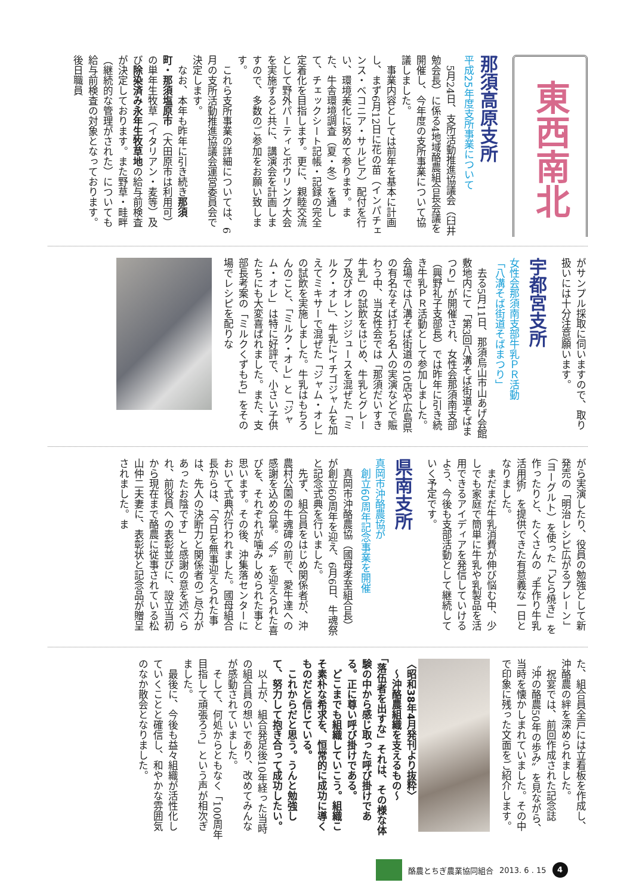東西南北
那須高原支所
平成25年度支所事業について
5月24日、支所活動推進協議会（臼井勉会長）に係る4地域酪農組合長会議を開催し、今年度の支所事業について協議しました。
事業内容としては前年を基本に計画し、まず6月12日に花の苗（インパチェンス・ベコニア・サルビア）配付を行い、環境美化に努めて参ります。また、牛舎環境調査（夏・冬）を通して、チェックシート記帳・記録の完全定着化を目指します。更に、親睦交流として野外パーティとボウリング大会を実施すると共に、講演会を計画しますので、多数のご参加をお願い致します。
これら支所事業の詳細については、6月の支所活動推進協議会運営委員会で決定します。
なお、本年も昨年に引き続き那須町・那須塩原市（大田原市は利用可）の単年生牧草（イタリアン・麦等）及び除染済み永年生牧草地の給与前検査が決定しております。また野草・畦畔（継続的な管理がされた）についても給与前検査の対象となっております。後日職員
がサンプル採取に伺いますので、取り扱いには十分注意願います。
宇都宮支所
女性会那須南支部牛乳ＰＲ活動
「八溝そば街道そばまつり」
去る5月11日、那須烏山市山あげ会館敷地内にて「第3回八溝そば街道そばまつり」が開催され、女性会那須南支部（興野礼子支部長）では昨年に引き続き牛乳ＰＲ活動として参加しました。会場では八溝そば街道の10店や広島県の有名なそば打ち名人の実演などで賑わう中、当女性会では「那須だいすき牛乳」の試飲をはじめ、牛乳とグレープ及びオレンジジュースを混ぜた「ミルク・オレ」、牛乳にイチゴジャムを加えてミキサーで混ぜた「ジャム・オレ」の試飲を実施しました。牛乳はもちろんのこと、「ミルク・オレ」と「ジャム・オレ」は特に好評で、小さい子供たちにも大変喜ばれました。また、支部長考案の「ミルクくずもち」をその場でレシピを配りな
がら実演したり、役員の勉強として新発売の「明治レシピ広がるプレーン」（ヨーグルト）を使った「どら焼き」を作ったりと、たくさんの〝手作り牛乳活用術〟を提供できた有意義な一日となりました。
まだまだ牛乳消費が伸び悩む中、少しでも家庭で簡単に牛乳や乳製品を活用できるアイディアを発信していけるよう、今後も支部活動として継続していく予定です。
県南支所
真岡市沖酪農協が
　創立60周年記念事業を開催
真岡市沖酪農協（國母孝至組合長）が創立60周年を迎え、6月6日、牛魂祭と記念式典を行いました。
先ず、組合員をはじめ関係者が、沖農村公園の牛魂碑の前で、愛牛達への感謝を込め合掌。〝今〟を迎えられた喜びを、それぞれが噛みしめられた事と思います。その後、沖集落センターにおいて式典が行われました。國母組合長からは、「今日を無事迎えられた事は、先人の決断力と関係者のご尽力があったお陰です」と感謝の意を述べられ、前役員への表彰並びに、設立当初から現在まで酪農に従事されている松山仲二夫妻に、表彰状と記念品が贈呈されました。ま
た、組合員全戸には立看板を作成し、沖酪農の絆を深められました。
祝宴では、前回作成された記念誌〝沖の酪農50年の歩み〟を見ながら、当時を懐かしまれていました。その中で印象に残った文面をご紹介します。
〈昭和38年4月発刊より抜粋〉
　～沖酪農組織を支えるもの～
「落伍者を出すな」それは、その様な体験の中から感じ取った呼び掛けである。正に尊い呼び掛けである。
　どこまでも組織していこう。組織こそ素朴な希求を、恒常的に成功に導くものだと信じている。
　これからだと思う。うんと勉強して、努力して抱き合って成功したい。
以上が、組合発足後10年経った当時の組合員の想いであり、改めてみんなが感動されていました。
そして、何処からともなく「100周年目指して頑張ろう」という声が相次ぎました。
最後に、今後も益々組織が活性化していくことと確信し、和やかな雰囲気のなか散会となりました。
酪農とちぎ農業協同組合 2013. 6 . 15 4